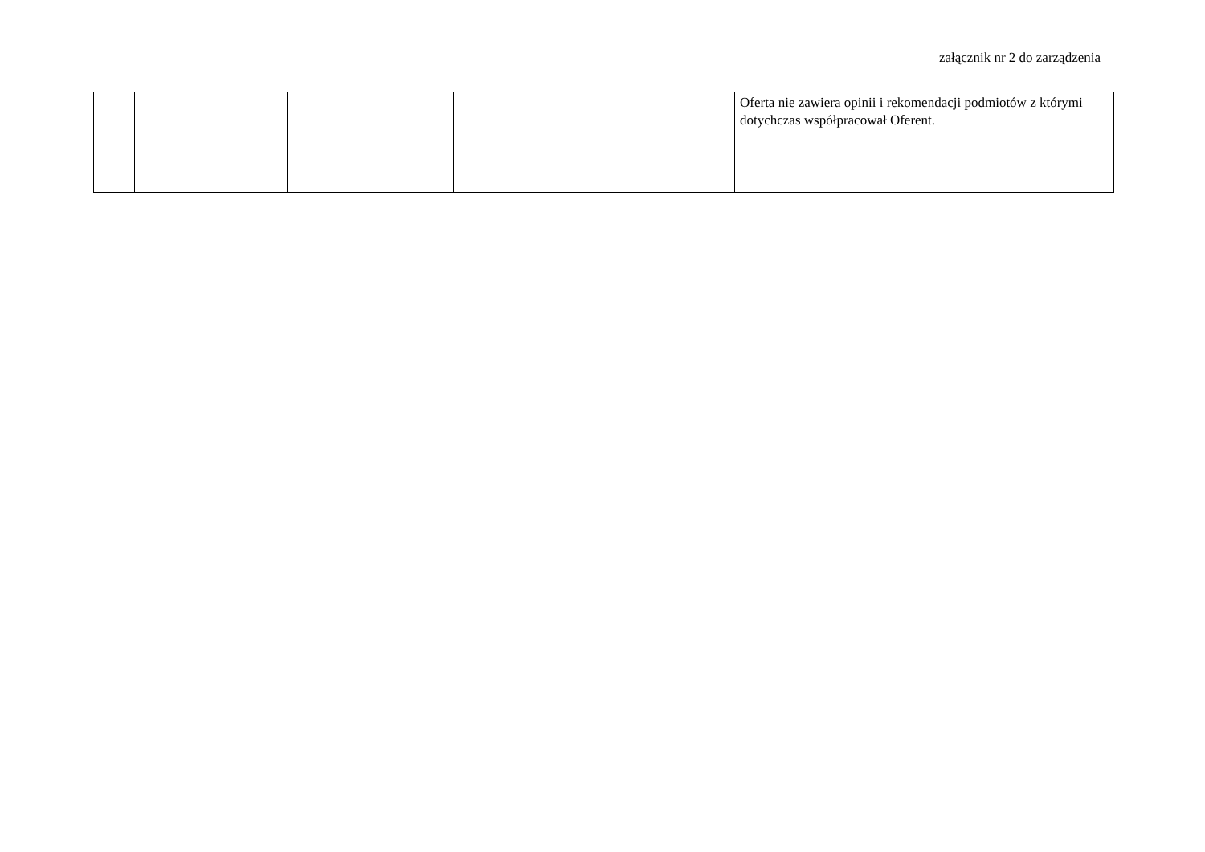załącznik nr 2 do zarządzenia
| | | | | | Oferta nie zawiera opinii i rekomendacji podmiotów z którymi dotychczas współpracował Oferent. |